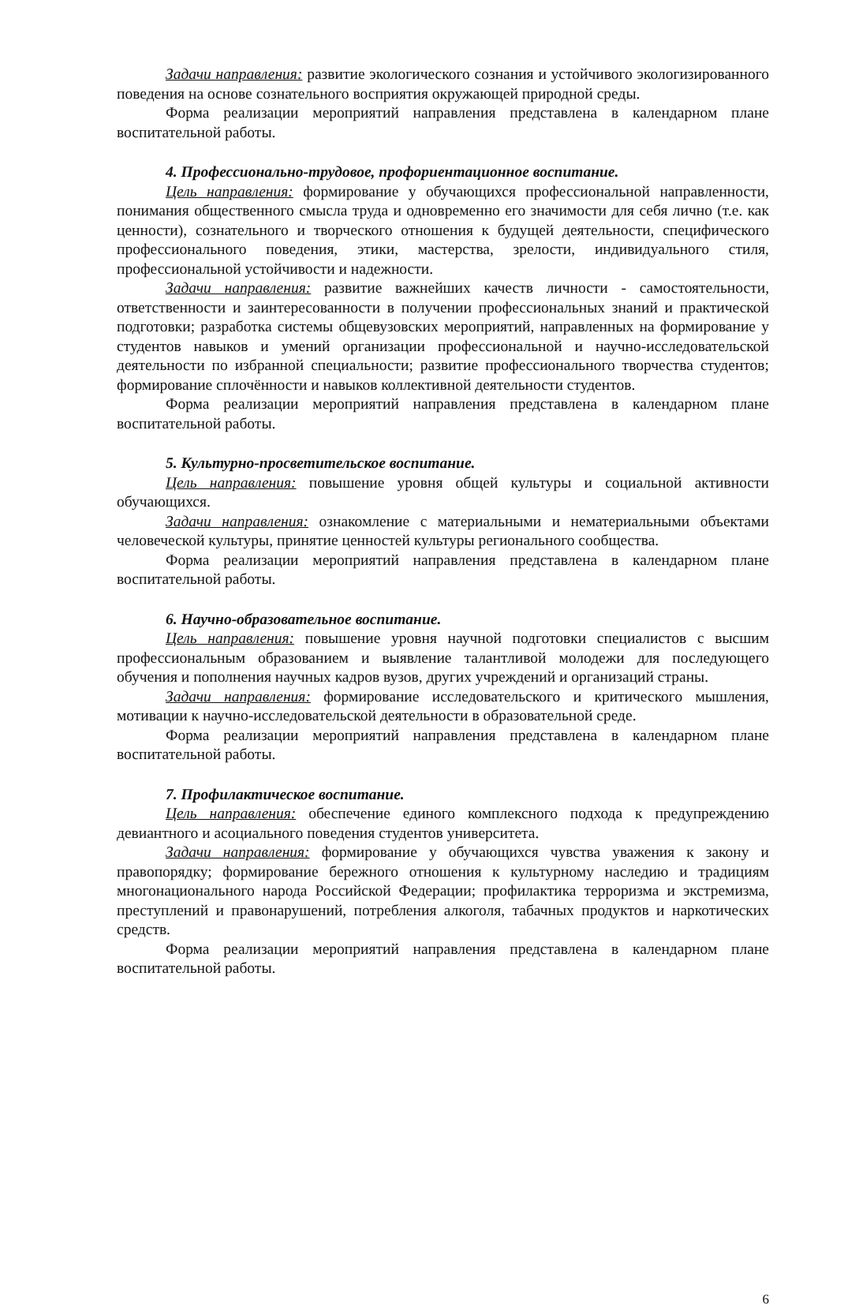Задачи направления: развитие экологического сознания и устойчивого экологизированного поведения на основе сознательного восприятия окружающей природной среды.
Форма реализации мероприятий направления представлена в календарном плане воспитательной работы.
4. Профессионально-трудовое, профориентационное воспитание.
Цель направления: формирование у обучающихся профессиональной направленности, понимания общественного смысла труда и одновременно его значимости для себя лично (т.е. как ценности), сознательного и творческого отношения к будущей деятельности, специфического профессионального поведения, этики, мастерства, зрелости, индивидуального стиля, профессиональной устойчивости и надежности.
Задачи направления: развитие важнейших качеств личности - самостоятельности, ответственности и заинтересованности в получении профессиональных знаний и практической подготовки; разработка системы общевузовских мероприятий, направленных на формирование у студентов навыков и умений организации профессиональной и научно-исследовательской деятельности по избранной специальности; развитие профессионального творчества студентов; формирование сплочённости и навыков коллективной деятельности студентов.
Форма реализации мероприятий направления представлена в календарном плане воспитательной работы.
5. Культурно-просветительское воспитание.
Цель направления: повышение уровня общей культуры и социальной активности обучающихся.
Задачи направления: ознакомление с материальными и нематериальными объектами человеческой культуры, принятие ценностей культуры регионального сообщества.
Форма реализации мероприятий направления представлена в календарном плане воспитательной работы.
6. Научно-образовательное воспитание.
Цель направления: повышение уровня научной подготовки специалистов с высшим профессиональным образованием и выявление талантливой молодежи для последующего обучения и пополнения научных кадров вузов, других учреждений и организаций страны.
Задачи направления: формирование исследовательского и критического мышления, мотивации к научно-исследовательской деятельности в образовательной среде.
Форма реализации мероприятий направления представлена в календарном плане воспитательной работы.
7. Профилактическое воспитание.
Цель направления: обеспечение единого комплексного подхода к предупреждению девиантного и асоциального поведения студентов университета.
Задачи направления: формирование у обучающихся чувства уважения к закону и правопорядку; формирование бережного отношения к культурному наследию и традициям многонационального народа Российской Федерации; профилактика терроризма и экстремизма, преступлений и правонарушений, потребления алкоголя, табачных продуктов и наркотических средств.
Форма реализации мероприятий направления представлена в календарном плане воспитательной работы.
6